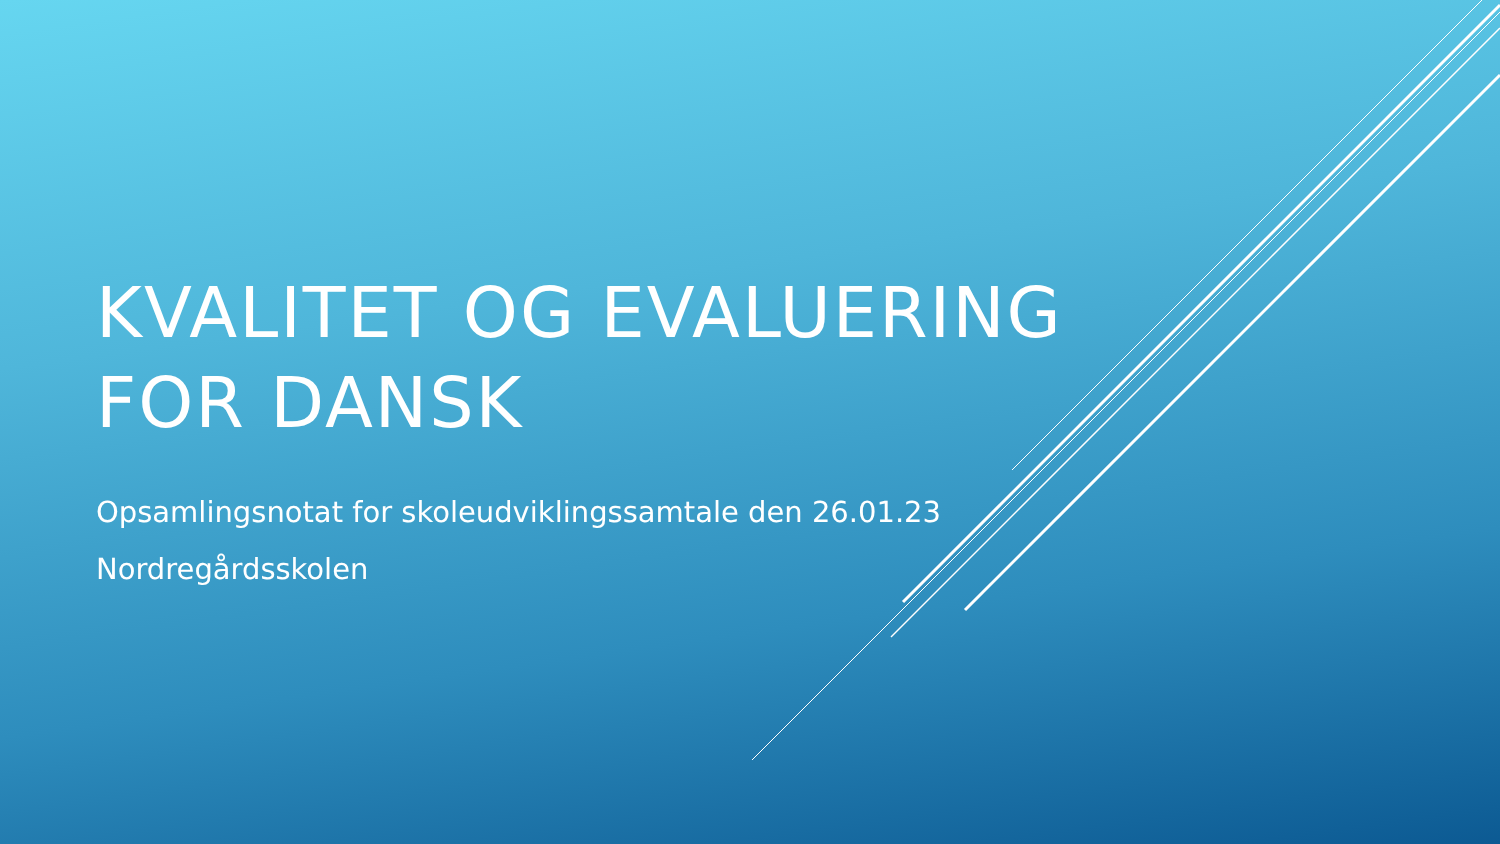KVALITET OG EVALUERING
FOR DANSK
Opsamlingsnotat for skoleudviklingssamtale den 26.01.23
Nordregårdsskolen